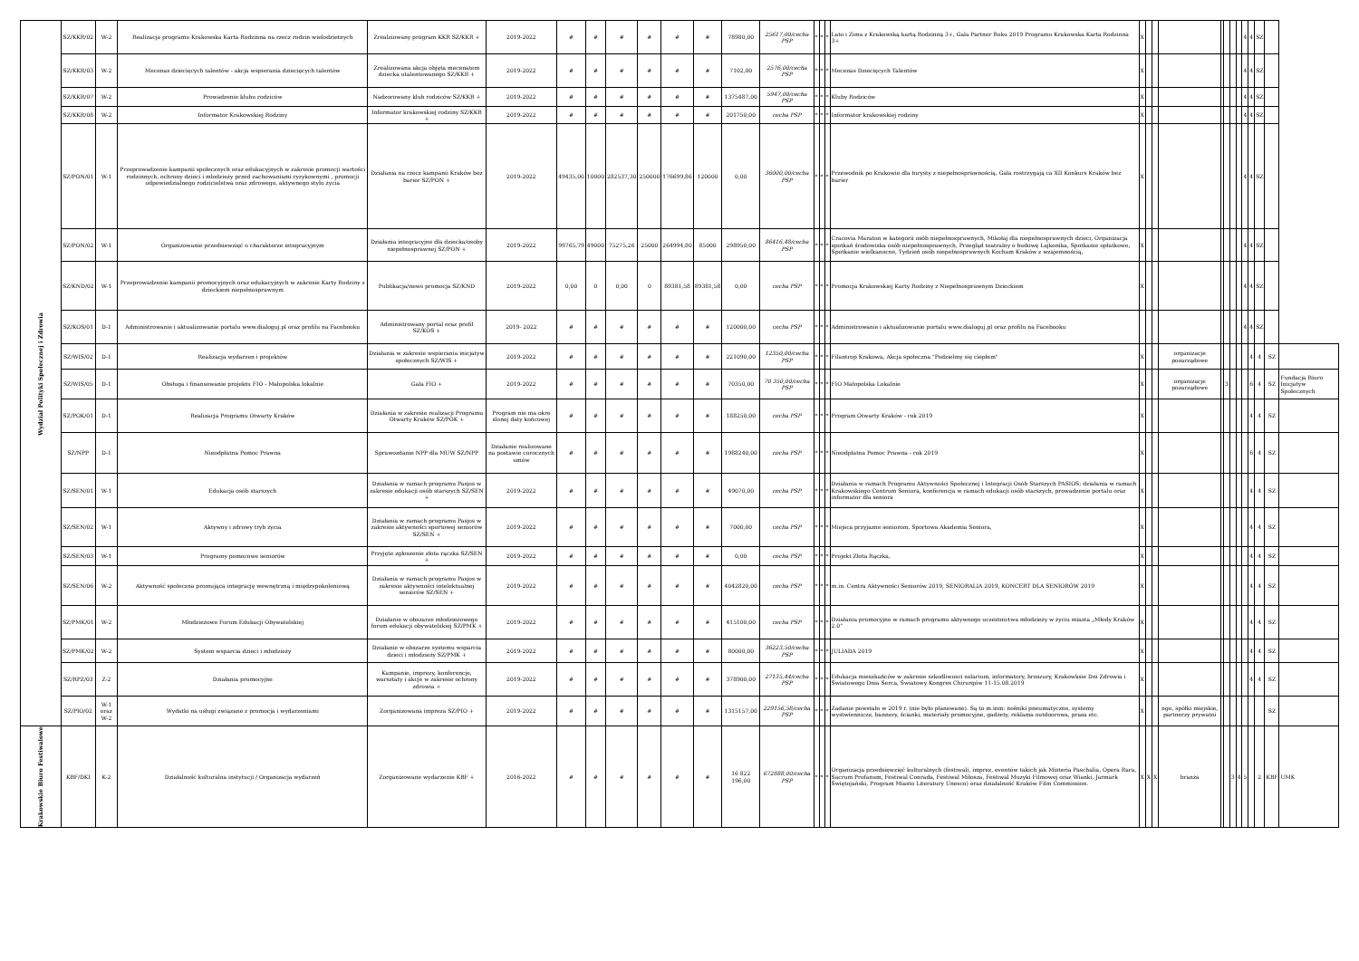| Wydział Polityki Społecznej i Zdrowia | SZ/KKR/02 | W-2 | Realizacja programu Krakowska Karta Rodzinna na rzecz rodzin wielodzietnych | Zrealziowany program KKR SZ/KKR + | 2019-2022 | # | # | # | # | # | # | 78980,00 | 25617,00/cecha PSP | * | * | * | Lato i Zima z Krakowską kartą Rodzinną 3+, Gala Partner Roku 2019 Programu Krakowska Karta Rodzinna 3+ | X | | | | | | | | 4 | 4 | SZ | | |
| | SZ/KKR/03 | W-2 | Mecenas dziecięcych talentów - akcja wspierania dziecięcych talentów | Zrealizowana akcja objęta mecenatem dziecka utalentowanego SZ/KKR + | 2019-2022 | # | # | # | # | # | # | 7102,00 | 2576,00/cecha PSP | * | * | * | Mecenas Dziecięcych Talentów | X | | | | | | | | 4 | 4 | SZ | | |
| | SZ/KKR/07 | W-2 | Prowadzenie klubu rodziców | Nadzorowany klub rodziców SZ/KKR + | 2019-2022 | # | # | # | # | # | # | 1375487,00 | 5947,00/cecha PSP | * | * | * | Kluby Rodziców | X | | | | | | | | 4 | 4 | SZ | | |
| | SZ/KKR/08 | W-2 | Informator Krakowskiej Rodziny | Informator krakowskiej rodziny SZ/KKR + | 2019-2022 | # | # | # | # | # | # | 201750,00 | cecha PSP | * | * | * | Informator krakowskiej rodziny | X | | | | | | | | 4 | 4 | SZ | | |
| | SZ/PON/01 | W-1 | Przeprowadzenie kampanii społecznych oraz edukacyjnych w zakresie promocji wartości rodzinnych, ochrony dzieci i młodzieży przed zachowaniami ryzykownymi , promocji odpowiedzialnego rodzicielstwa oraz zdrowego, aktywnego stylu życia | Działania na rzecz kampanii Kraków bez barier SZ/PON + | 2019-2022 | 49435,00 | 10000 | 282537,30 | 250000 | 176699,86 | 120000 | 0,00 | 36000,00/cecha PSP | * | * | * | Przewodnik po Krakowie dla turysty z niepełnosprawnością, Gala rostrzygają ca XII Konkurs Kraków bez barier | X | | | | | | | | 4 | 4 | SZ | | |
| | SZ/PON/02 | W-1 | Organizowanie przedsiewzięć o charakterze integracyjnym | Działania integracyjne dla dziecka/osoby niepełnosprawnej SZ/PON + | 2019-2022 | 99765,79 | 49000 | 75275,26 | 25000 | 264994,80 | 85000 | 298950,00 | 86416,48/cecha PSP | * | * | * | Cracovia Maraton w kategorii osób niepełnosprawnych, Mikołaj dla niepełnosprawnych dzieci, Organizacja spotkań środowiska osób niepełnosprawnych, Przegląd teatralny o budowę Lajkonika, Spotkanie opłatkowe, Spotkanie wielkanocne, Tydzień osób niepełnosprawnych Kocham Kraków z wzajemnością, | X | | | | | | | | 4 | 4 | SZ | | |
| | SZ/KND/02 | W-1 | Przeprowadzenie kampanii promocyjnych oraz edukacyjnych w zakresie Karty Rodziny z dzieckiem niepełnosprawnym | Publikacja/news promocja SZ/KND | 2019-2022 | 0,00 | 0 | 0,00 | 0 | 89381,58 | 89381,58 | 0,00 | cecha PSP | * | * | * | Promocja Krakowskiej Karty Rodziny z Niepełnosprawnym Dzieckiem | X | | | | | | | | 4 | 4 | SZ | | |
| | SZ/KOS/01 | D-1 | Administrowanie i aktualizowanie portalu www.dialoguj.pl oraz profilu na Facebooku | Administrowany portal oraz profil SZ/KOS + | 2019- 2022 | # | # | # | # | # | # | 120000,00 | cecha PSP | * | * | * | Administrowanie i aktualizowanie portalu www.dialoguj.pl oraz profilu na Facebooku | | | | | | | | | 4 | 4 | SZ | | |
| | SZ/WIS/02 | D-1 | Realizacja wydarzen i projektów | Działania w zakresie wspierania inicjatyw społecznych SZ/WIS + | 2019-2022 | # | # | # | # | # | # | 221090,00 | 12350,00/cecha PSP | * | * | * | Filantrop Krakowa, Akcja społeczna "Podzielmy się ciepłem" | X | | | organizacje pozarządowe | | | | | | 4 | 4 | SZ | |
| | SZ/WIS/05 | D-1 | Obsługa i finansowanie projektu FIO - Małopolska lokalnie | Gala FIO + | 2019-2022 | # | # | # | # | # | # | 70350,00 | 70 350,00/cecha PSP | * | * | * | FIO Małopolska Lokalnie | X | | | organizacje pozarządowe | | 3 | | | | 6 | 4 | SZ | Fundacja Biuro Inicjatyw Społecznych |
| | SZ/POK/01 | D-1 | Realizacja Programu Otwarty Kraków | Działania w zakresie realizacji Programu Otwarty Kraków SZ/POK + | Program nie ma okre slonej daty końcowej | # | # | # | # | # | # | 188250,00 | cecha PSP | * | * | * | Program Otwarty Kraków - rok 2019 | X | | | | | | | | | 4 | 4 | SZ | |
| | SZ/NPP | D-1 | Nieodpłatna Pomoc Prawna | Sprawozdanie NPP dla MUW SZ/NPP | Działanie realizowane na postawie corocznych umów | # | # | # | # | # | # | 1988240,00 | cecha PSP | * | * | * | Nieodpłatna Pomoc Prawna - rok 2019 | X | | | | | | | | | 6 | 4 | SZ | |
| | SZ/SEN/01 | W-1 | Edukacja osób starszych | Działania w ramach programu Pasjos w zakresie edukacji osób starszych SZ/SEN + | 2019-2022 | # | # | # | # | # | # | 49070,00 | cecha PSP | * | * | * | Działania w ramach Programu Aktywności Społecznej i Integracji Osób Starszych PASIOS; działania w ramach Krakowskiego Centrum Seniora, konferencja w ramach edukacji osób starszych, prowadzenie portalu oraz informator dla seniora | X | | | | | | | | | 4 | 4 | SZ | |
| | SZ/SEN/02 | W-1 | Aktywny i zdrowy tryb życia | Działania w ramach programu Pasjos w zakresie aktywności sportowej seniorów SZ/SEN + | 2019-2022 | # | # | # | # | # | # | 7000,00 | cecha PSP | * | * | * | Miejsca przyjazne seniorom, Sportowa Akademia Seniora, | X | | | | | | | | | 4 | 4 | SZ | |
| | SZ/SEN/03 | W-1 | Programy pomocowe seniorów | Przyjęte zgłoszenie złota rączka SZ/SEN + | 2019-2022 | # | # | # | # | # | # | 0,00 | cecha PSP | * | * | * | Projekt Złota Rączka, | X | | | | | | | | | 4 | 4 | SZ | |
| | SZ/SEN/06 | W-2 | Aktywność społeczna promująca integrację wewnętrzną i międzypokoleniową | Działania w ramach programu Pasjos w zakresie aktywności intelektualnej seniorów SZ/SEN + | 2019-2022 | # | # | # | # | # | # | 4042820,00 | cecha PSP | * | * | * | m.in. Centra Aktywności Seniorów 2019, SENIORALIA 2019, KONCERT DLA SENIORÓW 2019 | X | | | | | | | | | 4 | 4 | SZ | |
| | SZ/PMK/01 | W-2 | Młodzieżowe Forum Edukacji Obywatelskiej | Działanie w obszarze młodzieżowego forum edukacji obywatelskiej SZ/PMK + | 2019-2022 | # | # | # | # | # | # | 415100,00 | cecha PSP | * | * | * | Działania promocyjne w ramach programu aktywnego uczestnictwa młodzieży w życiu miasta „Młody Kraków 2.0” | X | | | | | | | | | 4 | 4 | SZ | |
| | SZ/PMK/02 | W-2 | System wsparcia dzieci i młodzieży | Działanie w obszarze systemu wsparcia dzieci i młodzieży SZ/PMK + | 2019-2022 | # | # | # | # | # | # | 80000,00 | 36223,50/cecha PSP | * | * | * | JULIADA 2019 | X | | | | | | | | | 4 | 4 | SZ | |
| | SZ/RPZ/03 | Z-2 | Działania promocyjne | Kampanie, imprezy, konferencje, warsztaty i akcje w zakresie ochrony zdrowia + | 2019-2022 | # | # | # | # | # | # | 378900,00 | 27135,44/cecha PSP | * | * | * | Edukacja mieszkańców w zakresie szkodliwosci solarium, informatory, broszury, Krakowksie Dni Zdrowia i Światowego Dnia Serca, Światowy Kongres Chirurgów 11-15.08.2019 | X | | | | | | | | | 4 | 4 | SZ | |
| | SZ/PIO/02 | W-1 oraz W-2 | Wydatki na usługi związane z promocja i wydarzeniami | Zorganizowana impreza SZ/PIO + | 2019-2022 | # | # | # | # | # | # | 1315157,00 | 229156,58/cecha PSP | * | * | * | Zadanie powstało w 2019 r. (nie było planowane). Są to m.inm: nośniki pneumatyczne, systemy wystwiennicze, bannery, ścianki, materiały promocyjne, gadżety, reklama outdoorowa, prasa etc. | X | | | ngo, spółki miejskie, partnerzy prywatni | | | | | | | | SZ | |
| Krakowskie Biuro Festiwalowe | KBF/DKI | K-2 | Działalność kulturalna instytucji / Organizacja wydarzeń | Zorganizowane wydarzenie KBF + | 2016-2022 | # | # | # | # | # | # | 16 822 196,00 | 672888,00/cecha PSP | * | * | * | Organizacja przedsięwzięć kulturalnych (festiwali, imprez, eventów takich jak Misteria Paschalia, Opera Rara, Sacrum Profanum, Festiwal Conrada, Festiwal Miłosza, Festiwal Muzyki Filmowej oraz Wianki, Jarmark Świętojański, Program Miasto Literatury Unesco) oraz działalność Kraków Film Commission. | X | X | X | branża | | | 3 | 4 | 5 | | 2 | KBF | UMK |